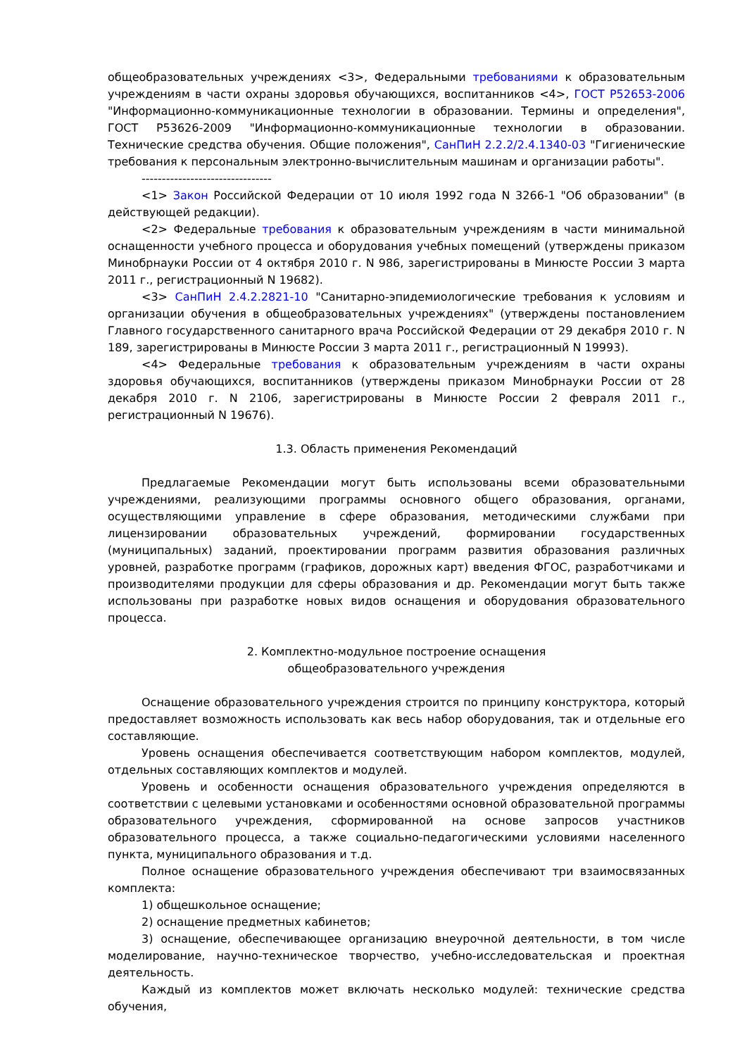общеобразовательных учреждениях <3>, Федеральными требованиями к образовательным учреждениям в части охраны здоровья обучающихся, воспитанников <4>, ГОСТ Р52653-2006 "Информационно-коммуникационные технологии в образовании. Термины и определения", ГОСТ Р53626-2009 "Информационно-коммуникационные технологии в образовании. Технические средства обучения. Общие положения", СанПиН 2.2.2/2.4.1340-03 "Гигиенические требования к персональным электронно-вычислительным машинам и организации работы".
--------------------------------
<1> Закон Российской Федерации от 10 июля 1992 года N 3266-1 "Об образовании" (в действующей редакции).
<2> Федеральные требования к образовательным учреждениям в части минимальной оснащенности учебного процесса и оборудования учебных помещений (утверждены приказом Минобрнауки России от 4 октября 2010 г. N 986, зарегистрированы в Минюсте России 3 марта 2011 г., регистрационный N 19682).
<3> СанПиН 2.4.2.2821-10 "Санитарно-эпидемиологические требования к условиям и организации обучения в общеобразовательных учреждениях" (утверждены постановлением Главного государственного санитарного врача Российской Федерации от 29 декабря 2010 г. N 189, зарегистрированы в Минюсте России 3 марта 2011 г., регистрационный N 19993).
<4> Федеральные требования к образовательным учреждениям в части охраны здоровья обучающихся, воспитанников (утверждены приказом Минобрнауки России от 28 декабря 2010 г. N 2106, зарегистрированы в Минюсте России 2 февраля 2011 г., регистрационный N 19676).
1.3. Область применения Рекомендаций
Предлагаемые Рекомендации могут быть использованы всеми образовательными учреждениями, реализующими программы основного общего образования, органами, осуществляющими управление в сфере образования, методическими службами при лицензировании образовательных учреждений, формировании государственных (муниципальных) заданий, проектировании программ развития образования различных уровней, разработке программ (графиков, дорожных карт) введения ФГОС, разработчиками и производителями продукции для сферы образования и др. Рекомендации могут быть также использованы при разработке новых видов оснащения и оборудования образовательного процесса.
2. Комплектно-модульное построение оснащения
общеобразовательного учреждения
Оснащение образовательного учреждения строится по принципу конструктора, который предоставляет возможность использовать как весь набор оборудования, так и отдельные его составляющие.
Уровень оснащения обеспечивается соответствующим набором комплектов, модулей, отдельных составляющих комплектов и модулей.
Уровень и особенности оснащения образовательного учреждения определяются в соответствии с целевыми установками и особенностями основной образовательной программы образовательного учреждения, сформированной на основе запросов участников образовательного процесса, а также социально-педагогическими условиями населенного пункта, муниципального образования и т.д.
Полное оснащение образовательного учреждения обеспечивают три взаимосвязанных комплекта:
1) общешкольное оснащение;
2) оснащение предметных кабинетов;
3) оснащение, обеспечивающее организацию внеурочной деятельности, в том числе моделирование, научно-техническое творчество, учебно-исследовательская и проектная деятельность.
Каждый из комплектов может включать несколько модулей: технические средства обучения,